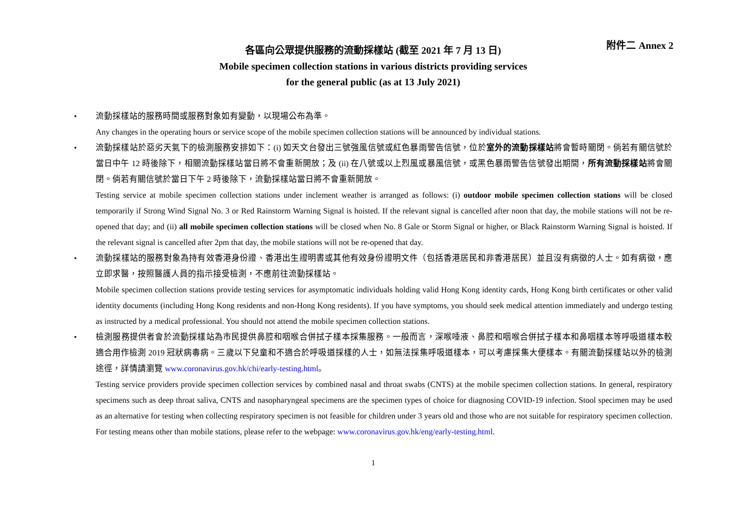附件二 Annex 2
各區向公眾提供服務的流動採樣站 (截至 2021 年 7 月 13 日)
Mobile specimen collection stations in various districts providing services
for the general public (as at 13 July 2021)
• 流動採樣站的服務時間或服務對象如有變動，以現場公布為準。
Any changes in the operating hours or service scope of the mobile specimen collection stations will be announced by individual stations.
• 流動採樣站於惡劣天氣下的檢測服務安排如下：(i) 如天文台發出三號強風信號或紅色暴雨警告信號，位於室外的流動採樣站將會暫時關閉。倘若有關信號於當日中午 12 時後除下，相關流動採樣站當日將不會重新開放；及 (ii) 在八號或以上烈風或暴風信號，或黑色暴雨警告信號發出期間，所有流動採樣站將會關閉。倘若有關信號於當日下午 2 時後除下，流動採樣站當日將不會重新開放。
Testing service at mobile specimen collection stations under inclement weather is arranged as follows: (i) outdoor mobile specimen collection stations will be closed temporarily if Strong Wind Signal No. 3 or Red Rainstorm Warning Signal is hoisted. If the relevant signal is cancelled after noon that day, the mobile stations will not be re-opened that day; and (ii) all mobile specimen collection stations will be closed when No. 8 Gale or Storm Signal or higher, or Black Rainstorm Warning Signal is hoisted. If the relevant signal is cancelled after 2pm that day, the mobile stations will not be re-opened that day.
• 流動採樣站的服務對象為持有效香港身份證、香港出生證明書或其他有效身份證明文件（包括香港居民和非香港居民）並且沒有病徵的人士。如有病徵，應立即求醫，按照醫護人員的指示接受檢測，不應前往流動採樣站。
Mobile specimen collection stations provide testing services for asymptomatic individuals holding valid Hong Kong identity cards, Hong Kong birth certificates or other valid identity documents (including Hong Kong residents and non-Hong Kong residents). If you have symptoms, you should seek medical attention immediately and undergo testing as instructed by a medical professional. You should not attend the mobile specimen collection stations.
• 檢測服務提供者會於流動採樣站為市民提供鼻腔和咽喉合併拭子樣本採集服務。一般而言，深喉唾液、鼻腔和咽喉合併拭子樣本和鼻咽樣本等呼吸道樣本較適合用作檢測 2019 冠狀病毒病。三歲以下兒童和不適合於呼吸道採樣的人士，如無法採集呼吸道樣本，可以考慮採集大便樣本。有關流動採樣站以外的檢測途徑，詳情請瀏覽 www.coronavirus.gov.hk/chi/early-testing.html。
Testing service providers provide specimen collection services by combined nasal and throat swabs (CNTS) at the mobile specimen collection stations. In general, respiratory specimens such as deep throat saliva, CNTS and nasopharyngeal specimens are the specimen types of choice for diagnosing COVID-19 infection. Stool specimen may be used as an alternative for testing when collecting respiratory specimen is not feasible for children under 3 years old and those who are not suitable for respiratory specimen collection. For testing means other than mobile stations, please refer to the webpage: www.coronavirus.gov.hk/eng/early-testing.html.
1